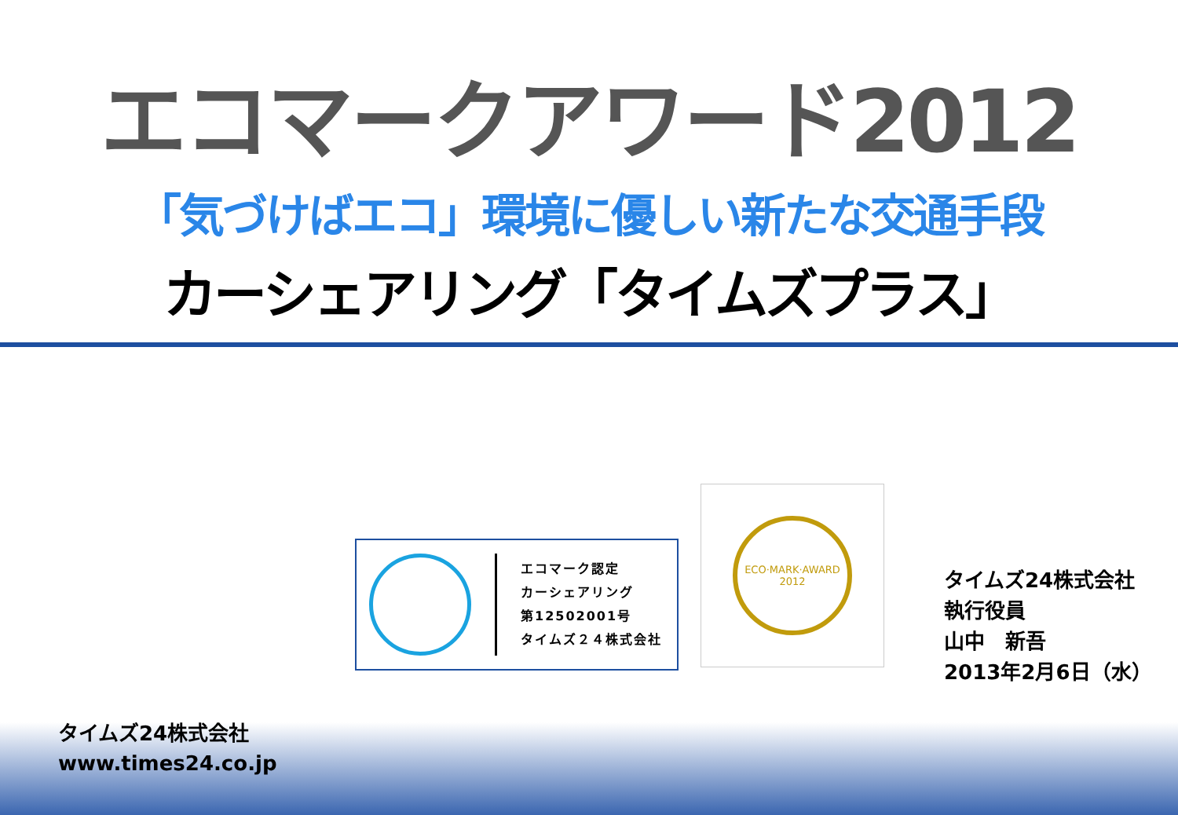エコマークアワード2012
「気づけばエコ」環境に優しい新たな交通手段
カーシェアリング「タイムズプラス」
エコマーク認定
カーシェアリング
第12502001号
タイムズ２４株式会社
ECO·MARK·AWARD
2012
タイムズ24株式会社
執行役員
山中　新吾
2013年2月6日（水）
タイムズ24株式会社
www.times24.co.jp